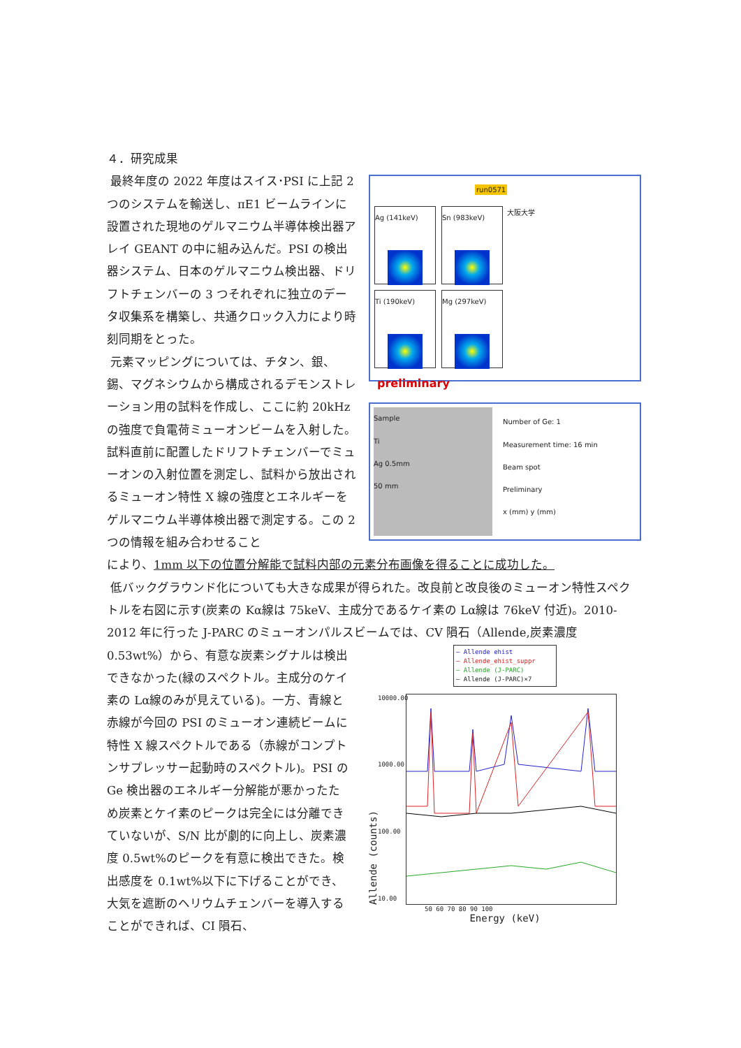４．研究成果
最終年度の 2022 年度はスイス･PSI に上記 2 つのシステムを輸送し、πE1 ビームラインに設置された現地のゲルマニウム半導体検出器アレイ GEANT の中に組み込んだ。PSI の検出器システム、日本のゲルマニウム検出器、ドリフトチェンバーの 3 つそれぞれに独立のデータ収集系を構築し、共通クロック入力により時刻同期をとった。
元素マッピングについては、チタン、銀、錫、マグネシウムから構成されるデモンストレーション用の試料を作成し、ここに約 20kHz の強度で負電荷ミューオンビームを入射した。 試料直前に配置したドリフトチェンバーでミューオンの入射位置を測定し、試料から放出されるミューオン特性 X 線の強度とエネルギーをゲルマニウム半導体検出器で測定する。この 2 つの情報を組み合わせること
run0571 大阪大学
Ag (141keV)
Sn (983keV)
Ti (190keV)
Mg (297keV)
preliminary
Sample
Ti
Ag 0.5mm
50 mm
Number of Ge: 1
Measurement time: 16 min
Beam spot
Preliminary
x (mm) y (mm)
により、1mm 以下の位置分解能で試料内部の元素分布画像を得ることに成功した。
低バックグラウンド化についても大きな成果が得られた。改良前と改良後のミューオン特性スペクトルを右図に示す(炭素の Kα線は 75keV、主成分であるケイ素の Lα線は 76keV 付近)。2010-2012 年に行った J-PARC のミューオンパルスビームでは、CV 隕石（Allende,炭素濃度
0.53wt%）から、有意な炭素シグナルは検出できなかった(緑のスペクトル。主成分のケイ素の Lα線のみが見えている)。一方、青線と赤線が今回の PSI のミューオン連続ビームに特性 X 線スペクトルである（赤線がコンプトンサプレッサー起動時のスペクトル)。PSI の Ge 検出器のエネルギー分解能が悪かったため炭素とケイ素のピークは完全には分離できていないが、S/N 比が劇的に向上し、炭素濃度 0.5wt%のピークを有意に検出できた。検出感度を 0.1wt%以下に下げることができ、大気を遮断のヘリウムチェンバーを導入することができれば、CI 隕石、
— Allende ehist
— Allende_ehist_suppr
— Allende (J-PARC)
— Allende (J-PARC)×7
Allende (counts)
10000.00
1000.00
100.00
10.00
50 60 70 80 90 100
Energy (keV)